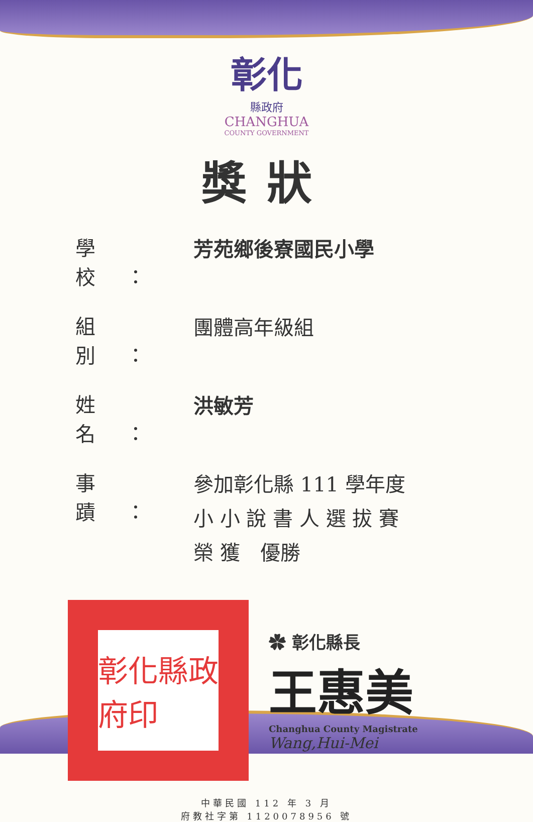彰化
縣政府
CHANGHUA
COUNTY GOVERNMENT
獎狀
學校：
芳苑鄉後寮國民小學
組別：
團體高年級組
姓名：
洪敏芳
事蹟：
參加彰化縣 111 學年度
小 小 說 書 人 選 拔 賽
榮 獲　優勝
彰化縣政府印
✿ 彰化縣長
王惠美
Changhua County Magistrate
Wang,Hui-Mei
中華民國 112 年 3 月
府教社字第 1120078956 號